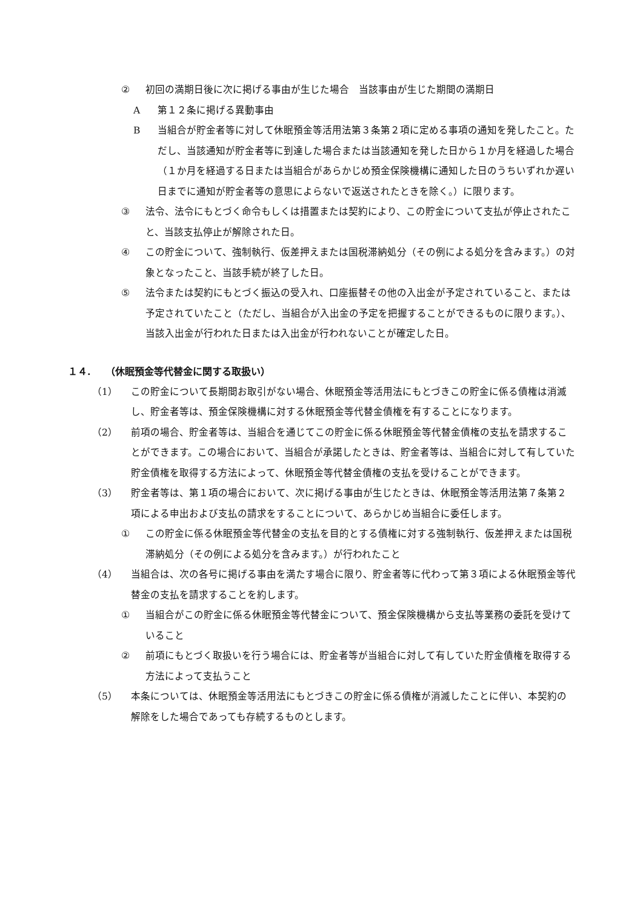② 初回の満期日後に次に掲げる事由が生じた場合　当該事由が生じた期間の満期日
A第１２条に掲げる異動事由
B当組合が貯金者等に対して休眠預金等活用法第３条第２項に定める事項の通知を発したこと。ただし、当該通知が貯金者等に到達した場合または当該通知を発した日から１か月を経過した場合（１か月を経過する日または当組合があらかじめ預金保険機構に通知した日のうちいずれか遅い日までに通知が貯金者等の意思によらないで返送されたときを除く。）に限ります。
③ 法令、法令にもとづく命令もしくは措置または契約により、この貯金について支払が停止されたこと、当該支払停止が解除された日。
④ この貯金について、強制執行、仮差押えまたは国税滞納処分（その例による処分を含みます。）の対象となったこと、当該手続が終了した日。
⑤ 法令または契約にもとづく振込の受入れ、口座振替その他の入出金が予定されていること、または予定されていたこと（ただし、当組合が入出金の予定を把握することができるものに限ります。）、当該入出金が行われた日または入出金が行われないことが確定した日。
１４.　　（休眠預金等代替金に関する取扱い）
（1） この貯金について長期間お取引がない場合、休眠預金等活用法にもとづきこの貯金に係る債権は消滅し、貯金者等は、預金保険機構に対する休眠預金等代替金債権を有することになります。
（2） 前項の場合、貯金者等は、当組合を通じてこの貯金に係る休眠預金等代替金債権の支払を請求することができます。この場合において、当組合が承諾したときは、貯金者等は、当組合に対して有していた貯金債権を取得する方法によって、休眠預金等代替金債権の支払を受けることができます。
（3） 貯金者等は、第１項の場合において、次に掲げる事由が生じたときは、休眠預金等活用法第７条第２項による申出および支払の請求をすることについて、あらかじめ当組合に委任します。
① この貯金に係る休眠預金等代替金の支払を目的とする債権に対する強制執行、仮差押えまたは国税滞納処分（その例による処分を含みます。）が行われたこと
（4） 当組合は、次の各号に掲げる事由を満たす場合に限り、貯金者等に代わって第３項による休眠預金等代替金の支払を請求することを約します。
① 当組合がこの貯金に係る休眠預金等代替金について、預金保険機構から支払等業務の委託を受けていること
② 前項にもとづく取扱いを行う場合には、貯金者等が当組合に対して有していた貯金債権を取得する方法によって支払うこと
（5） 本条については、休眠預金等活用法にもとづきこの貯金に係る債権が消滅したことに伴い、本契約の解除をした場合であっても存続するものとします。